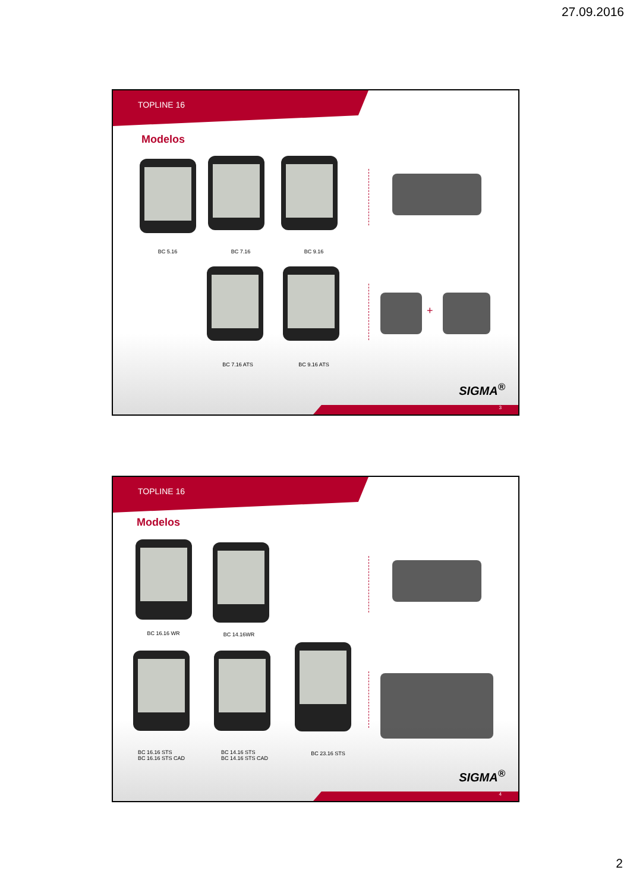27.09.2016
TOPLINE 16
Modelos
BC 5.16 BC 7.16 BC 9.16
BC 7.16 ATS BC 9.16 ATS
+
SIGMA<sup>®</sup>
3
TOPLINE 16
Modelos
BC 16.16 WR BC 14.16WR
BC 16.16 STS
BC 16.16 STS CAD
BC 14.16 STS
BC 14.16 STS CAD
BC 23.16 STS
SIGMA<sup>®</sup>
4
2